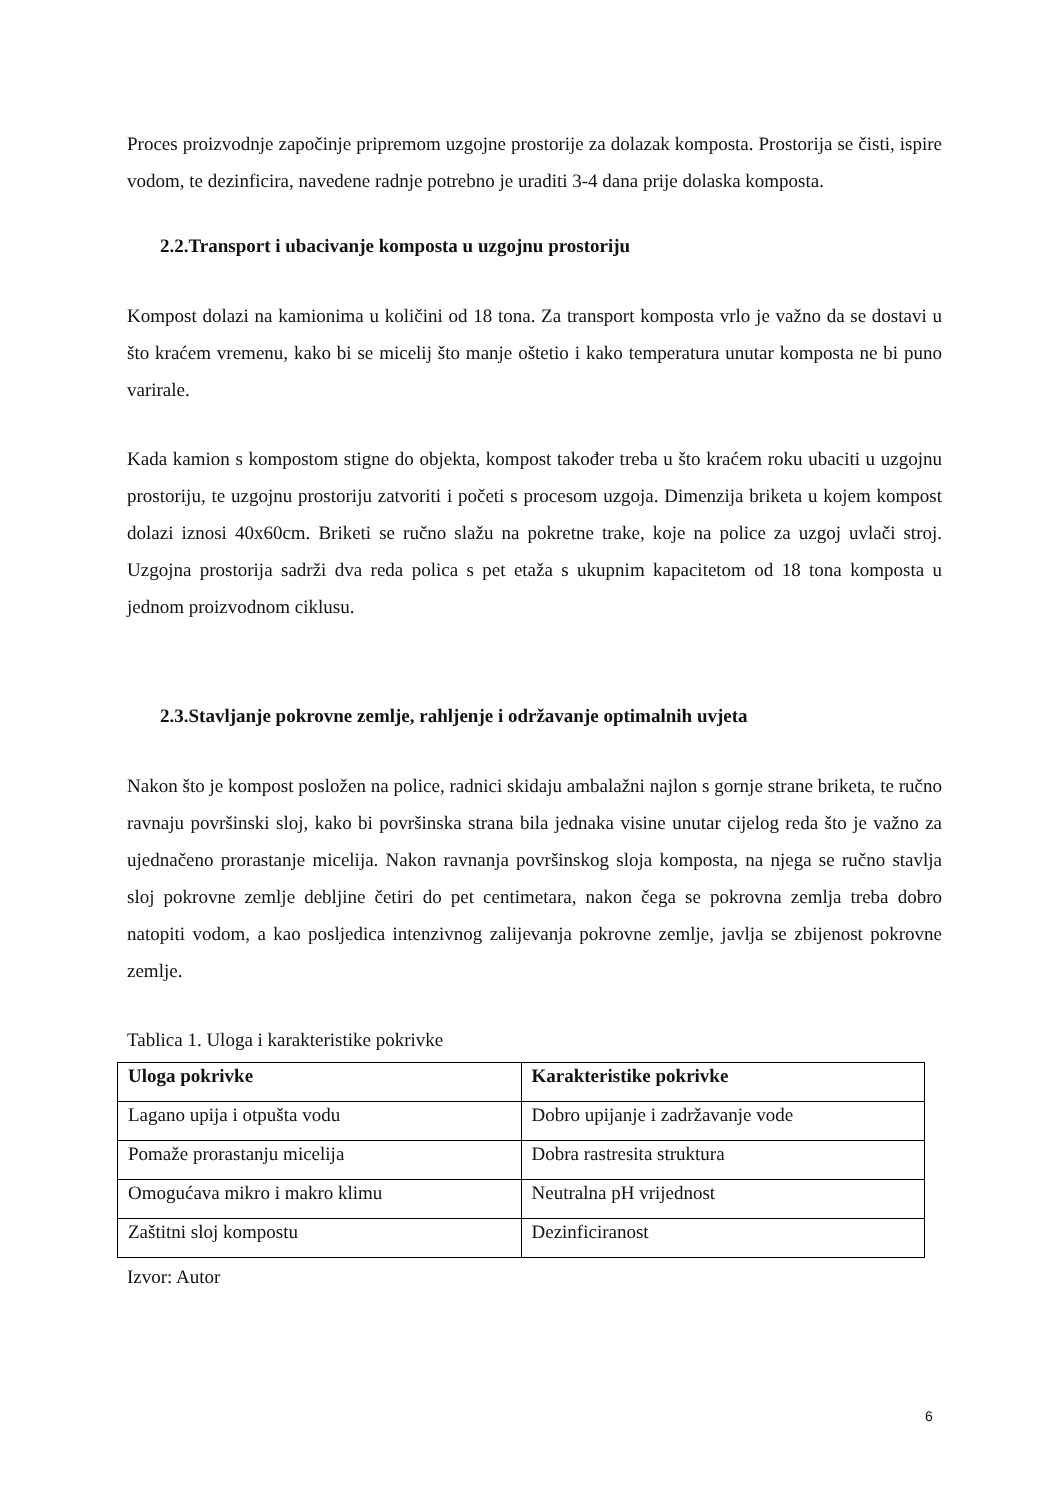Proces proizvodnje započinje pripremom uzgojne prostorije za dolazak komposta. Prostorija se čisti, ispire vodom, te dezinficira, navedene radnje potrebno je uraditi 3-4 dana prije dolaska komposta.
2.2.Transport i ubacivanje komposta u uzgojnu prostoriju
Kompost dolazi na kamionima u količini od 18 tona. Za transport komposta vrlo je važno da se dostavi u što kraćem vremenu, kako bi se micelij što manje oštetio i kako temperatura unutar komposta ne bi puno varirale.
Kada kamion s kompostom stigne do objekta, kompost također treba u što kraćem roku ubaciti u uzgojnu prostoriju, te uzgojnu prostoriju zatvoriti i početi s procesom uzgoja. Dimenzija briketa u kojem kompost dolazi iznosi 40x60cm. Briketi se ručno slažu na pokretne trake, koje na police za uzgoj uvlači stroj. Uzgojna prostorija sadrži dva reda polica s pet etaža s ukupnim kapacitetom od 18 tona komposta u jednom proizvodnom ciklusu.
2.3.Stavljanje pokrovne zemlje, rahljenje i održavanje optimalnih uvjeta
Nakon što je kompost posložen na police, radnici skidaju ambalažni najlon s gornje strane briketa, te ručno ravnaju površinski sloj, kako bi površinska strana bila jednaka visine unutar cijelog reda što je važno za ujednačeno prorastanje micelija. Nakon ravnanja površinskog sloja komposta, na njega se ručno stavlja sloj pokrovne zemlje debljine četiri do pet centimetara, nakon čega se pokrovna zemlja treba dobro natopiti vodom, a kao posljedica intenzivnog zalijevanja pokrovne zemlje, javlja se zbijenost pokrovne zemlje.
Tablica 1. Uloga i karakteristike pokrivke
| Uloga pokrivke | Karakteristike pokrivke |
| --- | --- |
| Lagano upija i otpušta vodu | Dobro upijanje i zadržavanje vode |
| Pomaže prorastanju micelija | Dobra rastresita struktura |
| Omogućava mikro i makro klimu | Neutralna pH vrijednost |
| Zaštitni sloj kompostu | Dezinficiranost |
Izvor: Autor
6